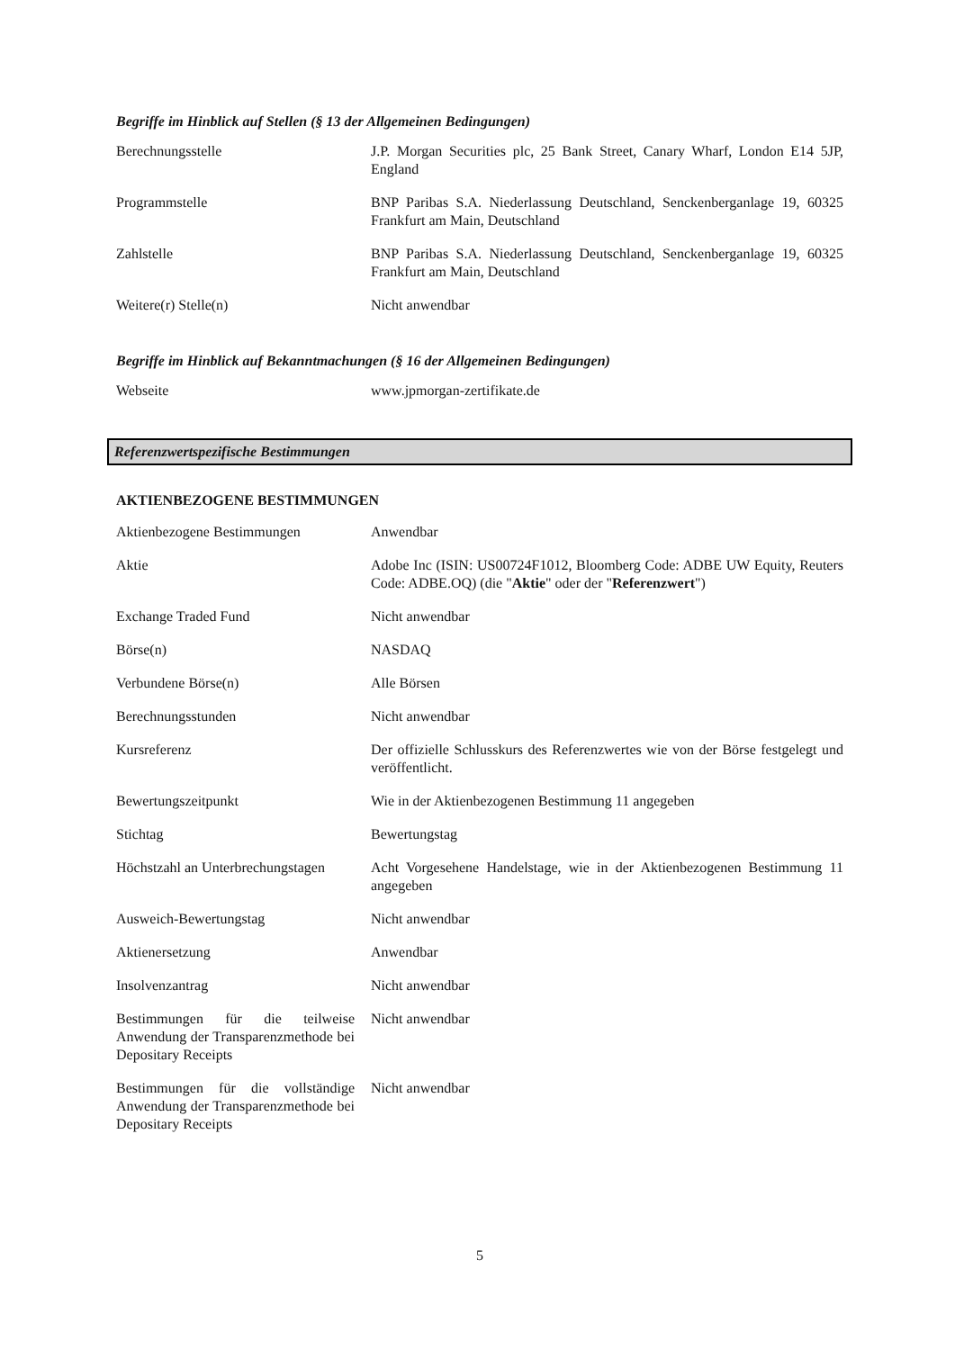Begriffe im Hinblick auf Stellen (§ 13 der Allgemeinen Bedingungen)
| Berechnungsstelle | J.P. Morgan Securities plc, 25 Bank Street, Canary Wharf, London E14 5JP, England |
| Programmstelle | BNP Paribas S.A. Niederlassung Deutschland, Senckenberganlage 19, 60325 Frankfurt am Main, Deutschland |
| Zahlstelle | BNP Paribas S.A. Niederlassung Deutschland, Senckenberganlage 19, 60325 Frankfurt am Main, Deutschland |
| Weitere(r) Stelle(n) | Nicht anwendbar |
Begriffe im Hinblick auf Bekanntmachungen (§ 16 der Allgemeinen Bedingungen)
| Webseite | www.jpmorgan-zertifikate.de |
Referenzwertspezifische Bestimmungen
AKTIENBEZOGENE BESTIMMUNGEN
| Aktienbezogene Bestimmungen | Anwendbar |
| Aktie | Adobe Inc (ISIN: US00724F1012, Bloomberg Code: ADBE UW Equity, Reuters Code: ADBE.OQ) (die " Aktie " oder der " Referenzwert ") |
| Exchange Traded Fund | Nicht anwendbar |
| Börse(n) | NASDAQ |
| Verbundene Börse(n) | Alle Börsen |
| Berechnungsstunden | Nicht anwendbar |
| Kursreferenz | Der offizielle Schlusskurs des Referenzwertes wie von der Börse festgelegt und veröffentlicht. |
| Bewertungszeitpunkt | Wie in der Aktienbezogenen Bestimmung 11 angegeben |
| Stichtag | Bewertungstag |
| Höchstzahl an Unterbrechungstagen | Acht Vorgesehene Handelstage, wie in der Aktienbezogenen Bestimmung 11 angegeben |
| Ausweich-Bewertungstag | Nicht anwendbar |
| Aktienersetzung | Anwendbar |
| Insolvenzantrag | Nicht anwendbar |
| Bestimmungen für die teilweise Anwendung der Transparenzmethode bei Depositary Receipts | Nicht anwendbar |
| Bestimmungen für die vollständige Anwendung der Transparenzmethode bei Depositary Receipts | Nicht anwendbar |
5